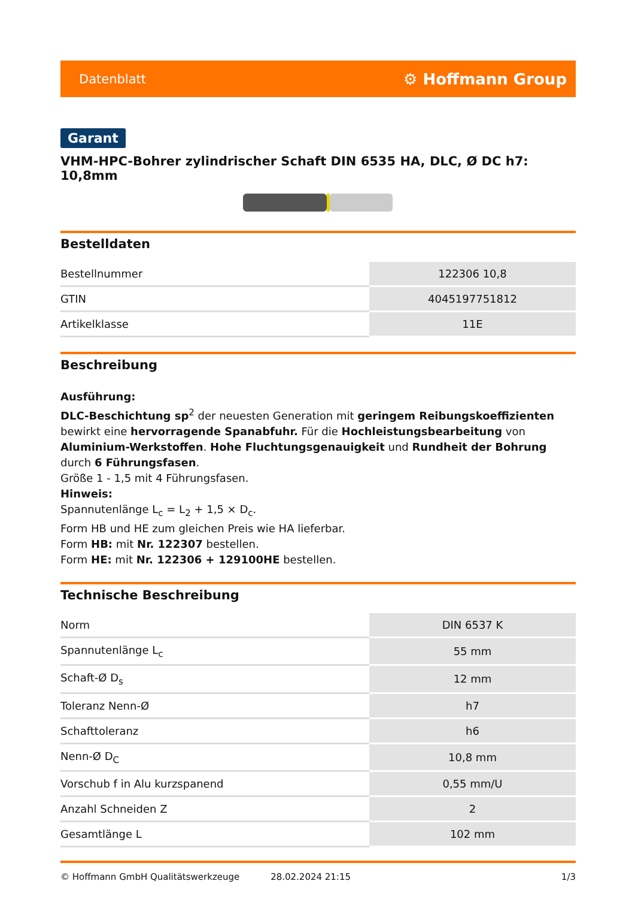Datenblatt ⚙ Hoffmann Group
Garant
VHM-HPC-Bohrer zylindrischer Schaft DIN 6535 HA, DLC, Ø DC h7: 10,8mm
Bestelldaten
| Bestellnummer | 122306 10,8 |
| GTIN | 4045197751812 |
| Artikelklasse | 11E |
Beschreibung
Ausführung:
DLC-Beschichtung sp<sup>2</sup> der neuesten Generation mit geringem Reibungskoeffizienten bewirkt eine hervorragende Spanabfuhr. Für die Hochleistungsbearbeitung von Aluminium-Werkstoffen. Hohe Fluchtungsgenauigkeit und Rundheit der Bohrung durch 6 Führungsfasen.
Größe 1 - 1,5 mit 4 Führungsfasen.
Hinweis:
Spannutenlänge L<sub>c</sub> = L<sub>2</sub> + 1,5 × D<sub>c</sub>.
Form HB und HE zum gleichen Preis wie HA lieferbar.
Form HB: mit Nr. 122307 bestellen.
Form HE: mit Nr. 122306 + 129100HE bestellen.
Technische Beschreibung
| Norm | DIN 6537 K |
| Spannutenlänge L<sub>c</sub> | 55 mm |
| Schaft-Ø D<sub>s</sub> | 12 mm |
| Toleranz Nenn-Ø | h7 |
| Schafttoleranz | h6 |
| Nenn-Ø D<sub>C</sub> | 10,8 mm |
| Vorschub f in Alu kurzspanend | 0,55 mm/U |
| Anzahl Schneiden Z | 2 |
| Gesamtlänge L | 102 mm |
© Hoffmann GmbH Qualitätswerkzeuge 28.02.2024 21:15 1/3